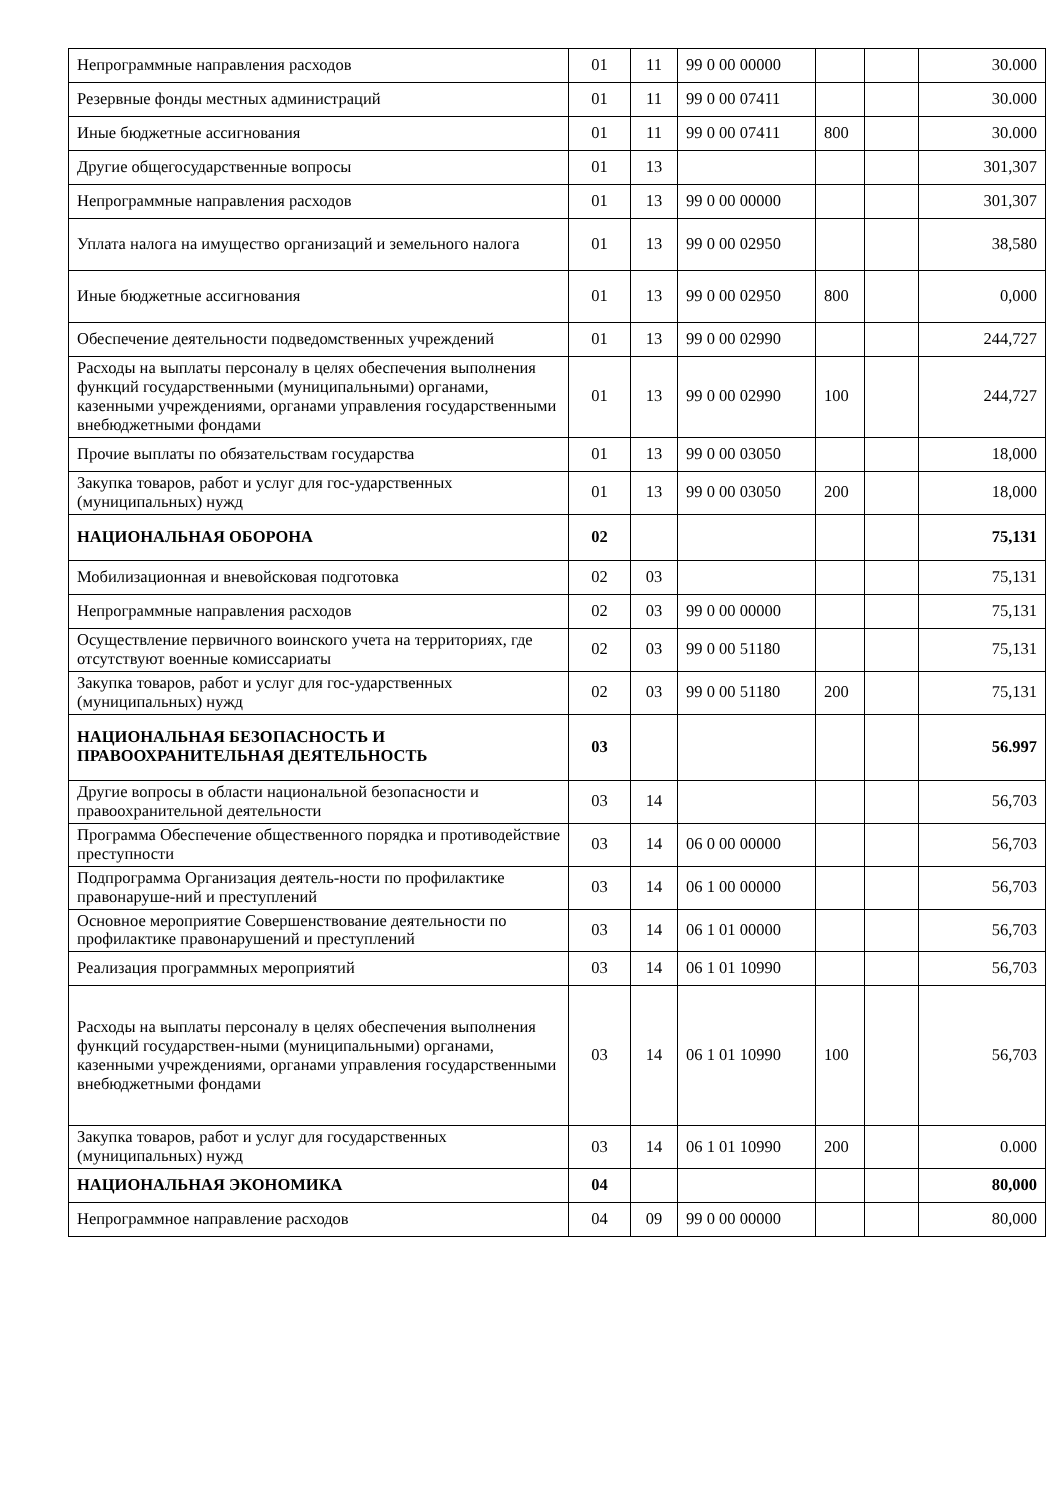| Непрограммные направления расходов | 01 | 11 | 99 0 00 00000 | | | 30.000 |
| Резервные фонды местных администраций | 01 | 11 | 99 0 00 07411 | | | 30.000 |
| Иные бюджетные ассигнования | 01 | 11 | 99 0 00 07411 | 800 | | 30.000 |
| Другие общегосударственные вопросы | 01 | 13 | | | | 301,307 |
| Непрограммные направления расходов | 01 | 13 | 99 0 00 00000 | | | 301,307 |
| Уплата налога на имущество организаций и земельного налога | 01 | 13 | 99 0 00 02950 | | | 38,580 |
| Иные бюджетные ассигнования | 01 | 13 | 99 0 00 02950 | 800 | | 0,000 |
| Обеспечение деятельности подведомственных учреждений | 01 | 13 | 99 0 00 02990 | | | 244,727 |
| Расходы на выплаты персоналу в целях обеспечения выполнения функций государственными (муниципальными) органами, казенными учреждениями, органами управления государственными внебюджетными фондами | 01 | 13 | 99 0 00 02990 | 100 | | 244,727 |
| Прочие выплаты по обязательствам государства | 01 | 13 | 99 0 00 03050 | | | 18,000 |
| Закупка товаров, работ и услуг для гос-ударственных (муниципальных) нужд | 01 | 13 | 99 0 00 03050 | 200 | | 18,000 |
| НАЦИОНАЛЬНАЯ ОБОРОНА | 02 | | | | | 75,131 |
| Мобилизационная и вневойсковая подготовка | 02 | 03 | | | | 75,131 |
| Непрограммные направления расходов | 02 | 03 | 99 0 00 00000 | | | 75,131 |
| Осуществление первичного воинского учета на территориях, где отсутствуют военные комиссариаты | 02 | 03 | 99 0 00 51180 | | | 75,131 |
| Закупка товаров, работ и услуг для гос-ударственных (муниципальных) нужд | 02 | 03 | 99 0 00 51180 | 200 | | 75,131 |
| НАЦИОНАЛЬНАЯ БЕЗОПАСНОСТЬ И ПРАВООХРАНИТЕЛЬНАЯ ДЕЯТЕЛЬНОСТЬ | 03 | | | | | 56.997 |
| Другие вопросы в области национальной безопасности и правоохранительной деятельности | 03 | 14 | | | | 56,703 |
| Программа Обеспечение общественного порядка и противодействие преступности | 03 | 14 | 06 0 00 00000 | | | 56,703 |
| Подпрограмма Организация деятель-ности по профилактике правонаруше-ний и преступлений | 03 | 14 | 06 1 00 00000 | | | 56,703 |
| Основное мероприятие Совершенствование деятельности по профилактике правонарушений и преступлений | 03 | 14 | 06 1 01 00000 | | | 56,703 |
| Реализация программных мероприятий | 03 | 14 | 06 1 01 10990 | | | 56,703 |
| Расходы на выплаты персоналу в целях обеспечения выполнения функций государствен-ными (муниципальными) органами, казенными учреждениями, органами управления государственными внебюджетными фондами | 03 | 14 | 06 1 01 10990 | 100 | | 56,703 |
| Закупка товаров, работ и услуг для государственных (муниципальных) нужд | 03 | 14 | 06 1 01 10990 | 200 | | 0.000 |
| НАЦИОНАЛЬНАЯ ЭКОНОМИКА | 04 | | | | | 80,000 |
| Непрограммное направление расходов | 04 | 09 | 99 0 00 00000 | | | 80,000 |